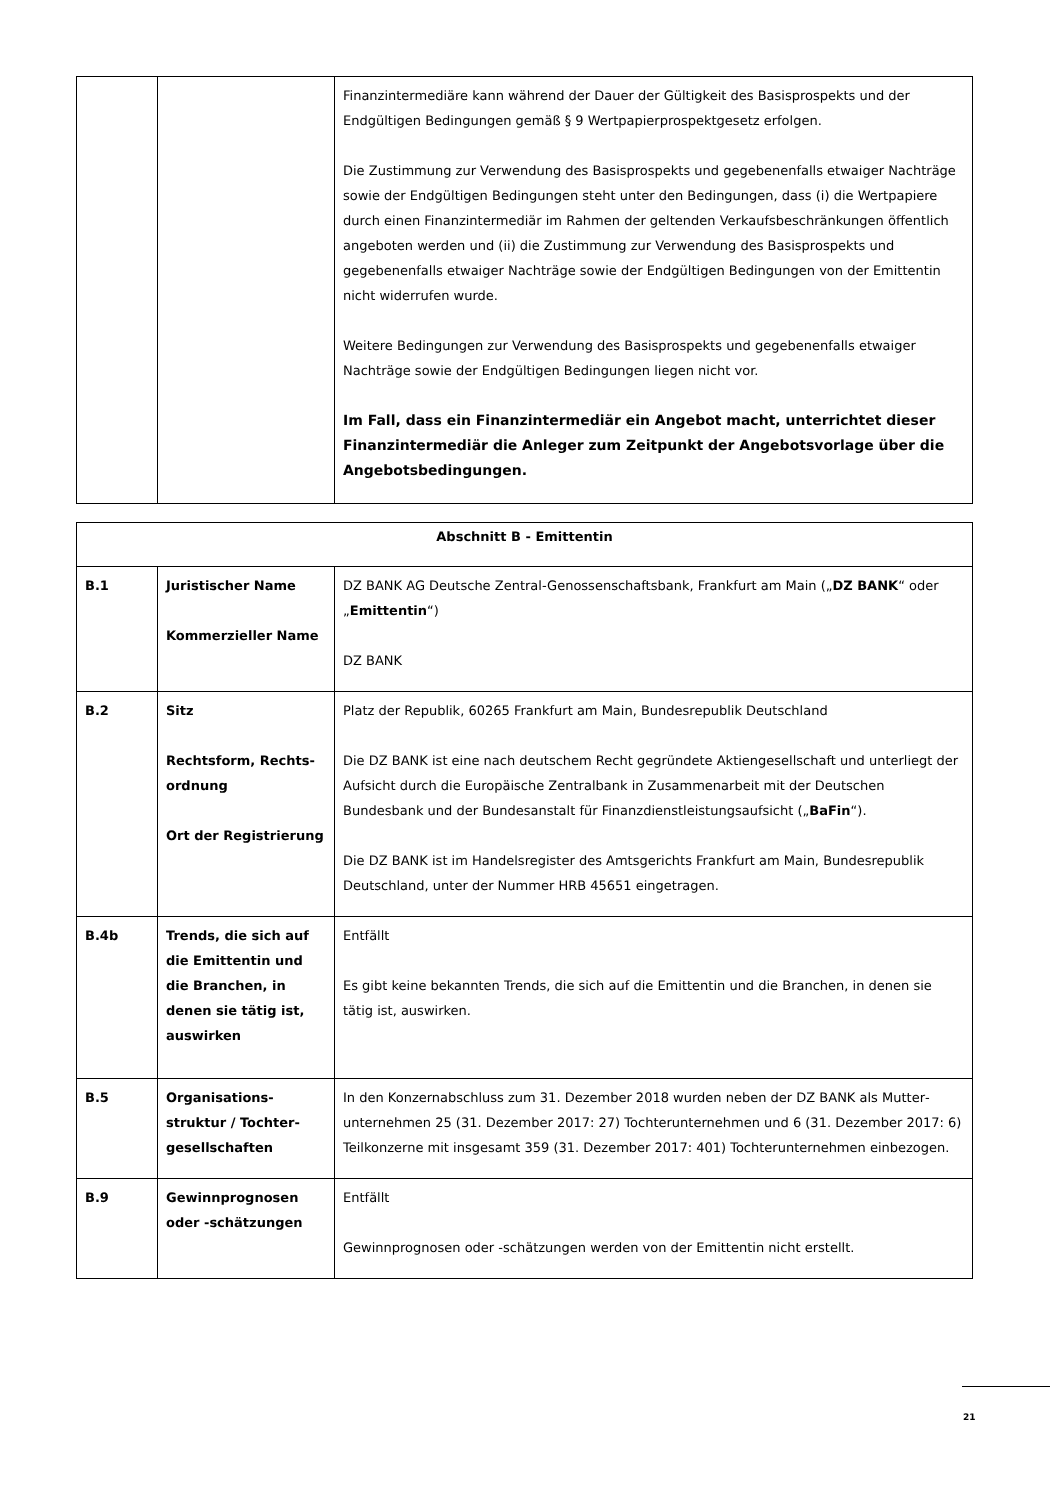| | | Finanzintermediäre kann während der Dauer der Gültigkeit des Basisprospekts und der Endgültigen Bedingungen gemäß § 9 Wertpapierprospektgesetz erfolgen. Die Zustimmung zur Verwendung des Basisprospekts und gegebenenfalls etwaiger Nachträge sowie der Endgültigen Bedingungen steht unter den Bedingungen, dass (i) die Wertpapiere durch einen Finanzintermediär im Rahmen der geltenden Verkaufsbeschränkungen öffentlich angeboten werden und (ii) die Zustimmung zur Verwendung des Basisprospekts und gegebenenfalls etwaiger Nachträge sowie der Endgültigen Bedingungen von der Emittentin nicht widerrufen wurde. Weitere Bedingungen zur Verwendung des Basisprospekts und gegebenenfalls etwaiger Nachträge sowie der Endgültigen Bedingungen liegen nicht vor. Im Fall, dass ein Finanzintermediär ein Angebot macht, unterrichtet dieser Finanz­intermediär die Anleger zum Zeitpunkt der Angebotsvorlage über die Angebots­bedingungen. |
| Abschnitt B - Emittentin | | |
| --- | --- | --- |
| B.1 | Juristischer Name Kommerzieller Name | DZ BANK AG Deutsche Zentral-Genossenschaftsbank, Frankfurt am Main („ DZ BANK “ oder „ Emittentin “) DZ BANK |
| B.2 | Sitz Rechtsform, Rechts­ordnung Ort der Registrierung | Platz der Republik, 60265 Frankfurt am Main, Bundesrepublik Deutschland Die DZ BANK ist eine nach deutschem Recht gegründete Aktiengesellschaft und unterliegt der Aufsicht durch die Europäische Zentralbank in Zusammenarbeit mit der Deutschen Bundesbank und der Bundesanstalt für Finanzdienstleistungsaufsicht („ BaFin “). Die DZ BANK ist im Handelsregister des Amtsgerichts Frankfurt am Main, Bundesrepublik Deutschland, unter der Nummer HRB 45651 eingetragen. |
| B.4b | Trends, die sich auf die Emittentin und die Branchen, in denen sie tätig ist, auswirken | Entfällt Es gibt keine bekannten Trends, die sich auf die Emittentin und die Branchen, in denen sie tätig ist, auswirken. |
| B.5 | Organisations­struktur / Tochter­gesellschaften | In den Konzernabschluss zum 31. Dezember 2018 wurden neben der DZ BANK als Mutter­unternehmen 25 (31. Dezember 2017: 27) Tochterunternehmen und 6 (31. Dezember 2017: 6) Teilkonzerne mit insgesamt 359 (31. Dezember 2017: 401) Tochterunternehmen einbezogen. |
| B.9 | Gewinnprognosen oder -schätzungen | Entfällt Gewinnprognosen oder -schätzungen werden von der Emittentin nicht erstellt. |
21